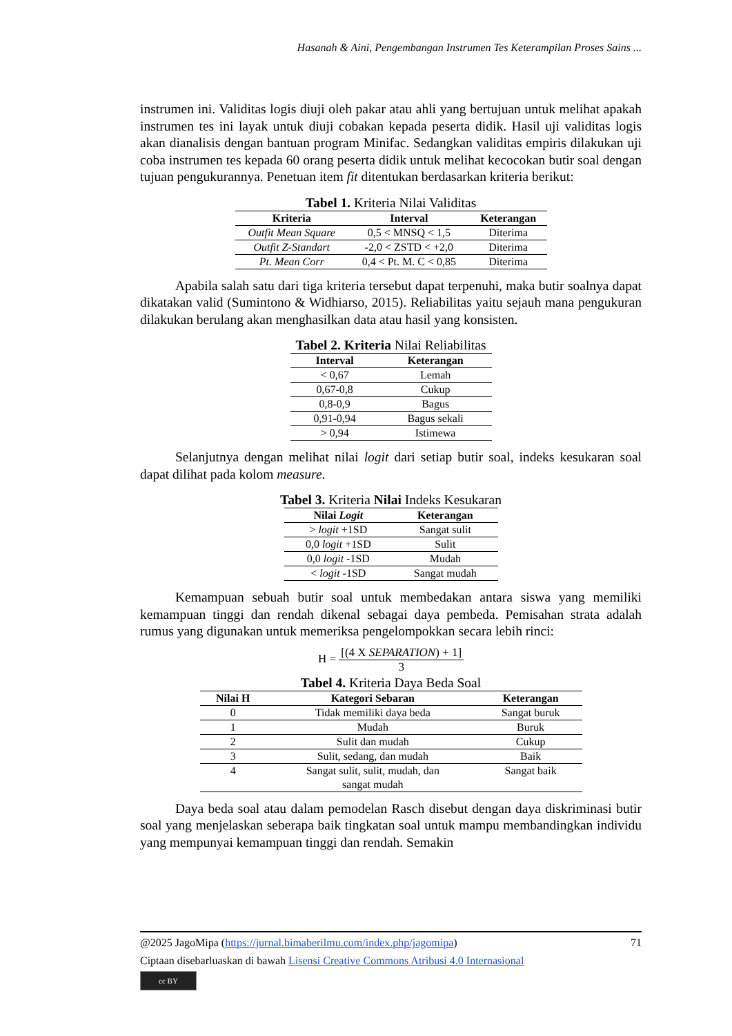Hasanah & Aini, Pengembangan Instrumen Tes Keterampilan Proses Sains ...
instrumen ini. Validitas logis diuji oleh pakar atau ahli yang bertujuan untuk melihat apakah instrumen tes ini layak untuk diuji cobakan kepada peserta didik. Hasil uji validitas logis akan dianalisis dengan bantuan program Minifac. Sedangkan validitas empiris dilakukan uji coba instrumen tes kepada 60 orang peserta didik untuk melihat kecocokan butir soal dengan tujuan pengukurannya. Penetuan item fit ditentukan berdasarkan kriteria berikut:
Tabel 1. Kriteria Nilai Validitas
| Kriteria | Interval | Keterangan |
| --- | --- | --- |
| Outfit Mean Square | 0,5 < MNSQ < 1,5 | Diterima |
| Outfit Z-Standart | -2,0 < ZSTD < +2,0 | Diterima |
| Pt. Mean Corr | 0,4 < Pt. M. C < 0,85 | Diterima |
Apabila salah satu dari tiga kriteria tersebut dapat terpenuhi, maka butir soalnya dapat dikatakan valid (Sumintono & Widhiarso, 2015). Reliabilitas yaitu sejauh mana pengukuran dilakukan berulang akan menghasilkan data atau hasil yang konsisten.
Tabel 2. Kriteria Nilai Reliabilitas
| Interval | Keterangan |
| --- | --- |
| < 0,67 | Lemah |
| 0,67-0,8 | Cukup |
| 0,8-0,9 | Bagus |
| 0,91-0,94 | Bagus sekali |
| > 0,94 | Istimewa |
Selanjutnya dengan melihat nilai logit dari setiap butir soal, indeks kesukaran soal dapat dilihat pada kolom measure.
Tabel 3. Kriteria Nilai Indeks Kesukaran
| Nilai Logit | Keterangan |
| --- | --- |
| > logit +1SD | Sangat sulit |
| 0,0 logit +1SD | Sulit |
| 0,0 logit -1SD | Mudah |
| < logit -1SD | Sangat mudah |
Kemampuan sebuah butir soal untuk membedakan antara siswa yang memiliki kemampuan tinggi dan rendah dikenal sebagai daya pembeda. Pemisahan strata adalah rumus yang digunakan untuk memeriksa pengelompokkan secara lebih rinci:
H = [(4 X SEPARATION) + 1] 3
Tabel 4. Kriteria Daya Beda Soal
| Nilai H | Kategori Sebaran | Keterangan |
| --- | --- | --- |
| 0 | Tidak memiliki daya beda | Sangat buruk |
| 1 | Mudah | Buruk |
| 2 | Sulit dan mudah | Cukup |
| 3 | Sulit, sedang, dan mudah | Baik |
| 4 | Sangat sulit, sulit, mudah, dan sangat mudah | Sangat baik |
Daya beda soal atau dalam pemodelan Rasch disebut dengan daya diskriminasi butir soal yang menjelaskan seberapa baik tingkatan soal untuk mampu membandingkan individu yang mempunyai kemampuan tinggi dan rendah. Semakin
@2025 JagoMipa (https://jurnal.bimaberilmu.com/index.php/jagomipa) 71
Ciptaan disebarluaskan di bawah Lisensi Creative Commons Atribusi 4.0 Internasional
cc BY